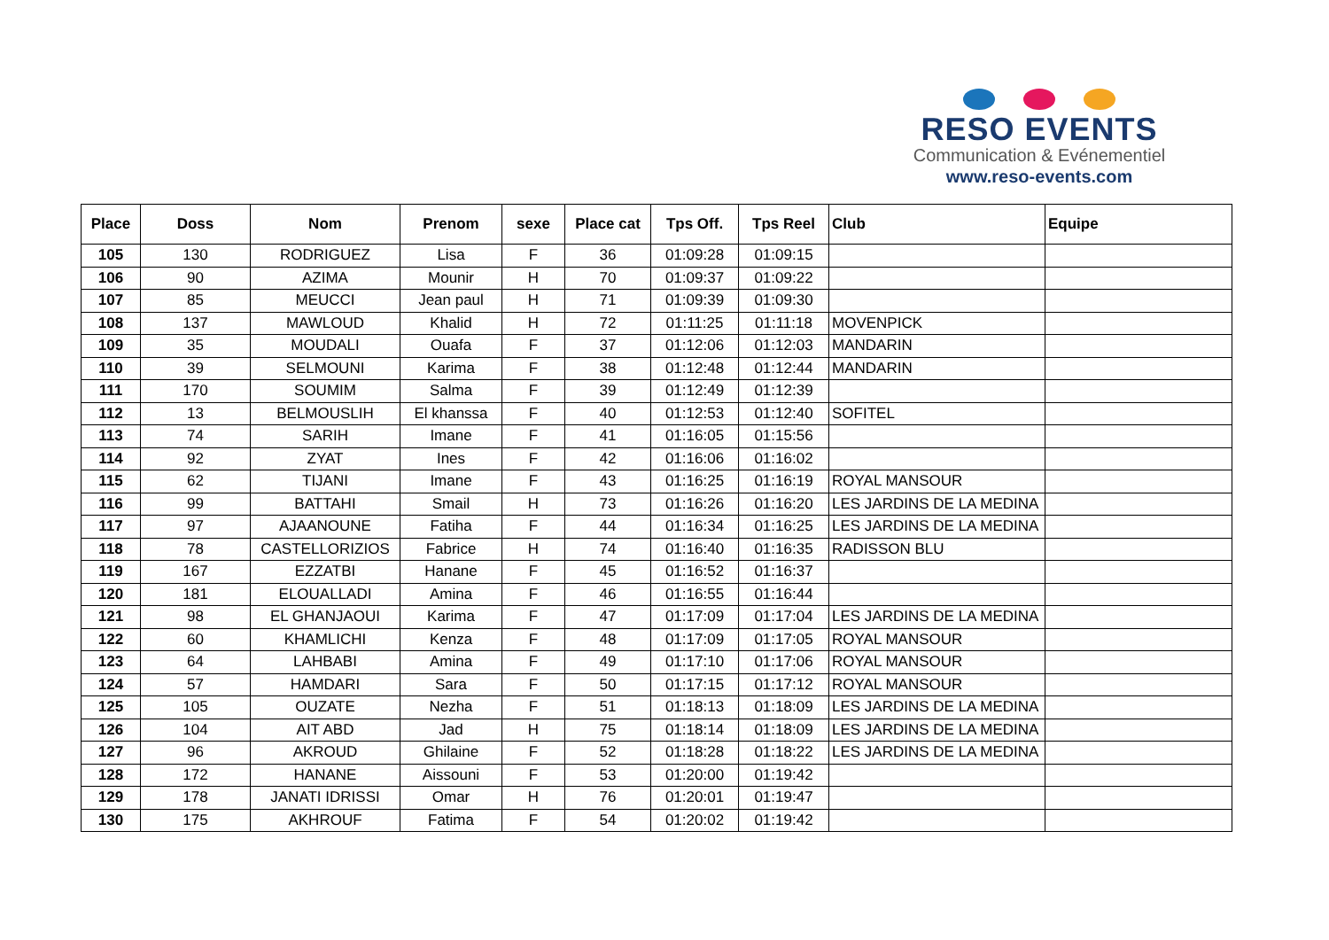RESO EVENTS
Communication & Evénementiel
www.reso-events.com
| Place | Doss | Nom | Prenom | sexe | Place cat | Tps Off. | Tps Reel | Club | Equipe |
| --- | --- | --- | --- | --- | --- | --- | --- | --- | --- |
| 105 | 130 | RODRIGUEZ | Lisa | F | 36 | 01:09:28 | 01:09:15 | | |
| 106 | 90 | AZIMA | Mounir | H | 70 | 01:09:37 | 01:09:22 | | |
| 107 | 85 | MEUCCI | Jean paul | H | 71 | 01:09:39 | 01:09:30 | | |
| 108 | 137 | MAWLOUD | Khalid | H | 72 | 01:11:25 | 01:11:18 | MOVENPICK | |
| 109 | 35 | MOUDALI | Ouafa | F | 37 | 01:12:06 | 01:12:03 | MANDARIN | |
| 110 | 39 | SELMOUNI | Karima | F | 38 | 01:12:48 | 01:12:44 | MANDARIN | |
| 111 | 170 | SOUMIM | Salma | F | 39 | 01:12:49 | 01:12:39 | | |
| 112 | 13 | BELMOUSLIH | El khanssa | F | 40 | 01:12:53 | 01:12:40 | SOFITEL | |
| 113 | 74 | SARIH | Imane | F | 41 | 01:16:05 | 01:15:56 | | |
| 114 | 92 | ZYAT | Ines | F | 42 | 01:16:06 | 01:16:02 | | |
| 115 | 62 | TIJANI | Imane | F | 43 | 01:16:25 | 01:16:19 | ROYAL MANSOUR | |
| 116 | 99 | BATTAHI | Smail | H | 73 | 01:16:26 | 01:16:20 | LES JARDINS DE LA MEDINA | |
| 117 | 97 | AJAANOUNE | Fatiha | F | 44 | 01:16:34 | 01:16:25 | LES JARDINS DE LA MEDINA | |
| 118 | 78 | CASTELLORIZIOS | Fabrice | H | 74 | 01:16:40 | 01:16:35 | RADISSON BLU | |
| 119 | 167 | EZZATBI | Hanane | F | 45 | 01:16:52 | 01:16:37 | | |
| 120 | 181 | ELOUALLADI | Amina | F | 46 | 01:16:55 | 01:16:44 | | |
| 121 | 98 | EL GHANJAOUI | Karima | F | 47 | 01:17:09 | 01:17:04 | LES JARDINS DE LA MEDINA | |
| 122 | 60 | KHAMLICHI | Kenza | F | 48 | 01:17:09 | 01:17:05 | ROYAL MANSOUR | |
| 123 | 64 | LAHBABI | Amina | F | 49 | 01:17:10 | 01:17:06 | ROYAL MANSOUR | |
| 124 | 57 | HAMDARI | Sara | F | 50 | 01:17:15 | 01:17:12 | ROYAL MANSOUR | |
| 125 | 105 | OUZATE | Nezha | F | 51 | 01:18:13 | 01:18:09 | LES JARDINS DE LA MEDINA | |
| 126 | 104 | AIT ABD | Jad | H | 75 | 01:18:14 | 01:18:09 | LES JARDINS DE LA MEDINA | |
| 127 | 96 | AKROUD | Ghilaine | F | 52 | 01:18:28 | 01:18:22 | LES JARDINS DE LA MEDINA | |
| 128 | 172 | HANANE | Aissouni | F | 53 | 01:20:00 | 01:19:42 | | |
| 129 | 178 | JANATI IDRISSI | Omar | H | 76 | 01:20:01 | 01:19:47 | | |
| 130 | 175 | AKHROUF | Fatima | F | 54 | 01:20:02 | 01:19:42 | | |